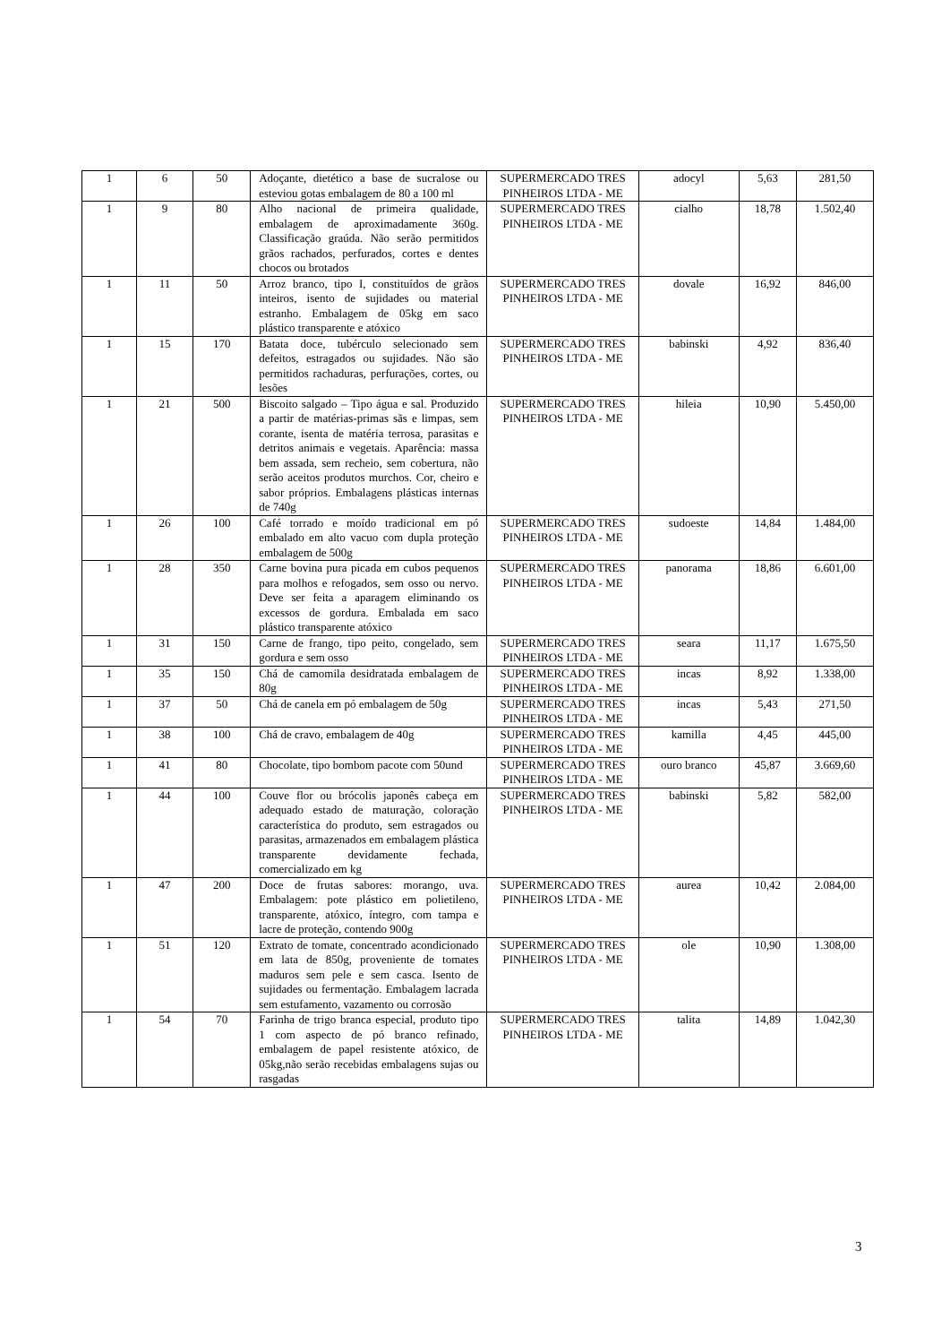| 1 | 6 | 50 | Adoçante, dietético a base de sucralose ou esteviou gotas embalagem de 80 a 100 ml | SUPERMERCADO TRES PINHEIROS LTDA - ME | adocyl | 5,63 | 281,50 |
| 1 | 9 | 80 | Alho nacional de primeira qualidade, embalagem de aproximadamente 360g. Classificação graúda. Não serão permitidos grãos rachados, perfurados, cortes e dentes chocos ou brotados | SUPERMERCADO TRES PINHEIROS LTDA - ME | cialho | 18,78 | 1.502,40 |
| 1 | 11 | 50 | Arroz branco, tipo I, constituídos de grãos inteiros, isento de sujidades ou material estranho. Embalagem de 05kg em saco plástico transparente e atóxico | SUPERMERCADO TRES PINHEIROS LTDA - ME | dovale | 16,92 | 846,00 |
| 1 | 15 | 170 | Batata doce, tubérculo selecionado sem defeitos, estragados ou sujidades. Não são permitidos rachaduras, perfurações, cortes, ou lesões | SUPERMERCADO TRES PINHEIROS LTDA - ME | babinski | 4,92 | 836,40 |
| 1 | 21 | 500 | Biscoito salgado – Tipo água e sal. Produzido a partir de matérias-primas sãs e limpas, sem corante, isenta de matéria terrosa, parasitas e detritos animais e vegetais. Aparência: massa bem assada, sem recheio, sem cobertura, não serão aceitos produtos murchos. Cor, cheiro e sabor próprios. Embalagens plásticas internas de 740g | SUPERMERCADO TRES PINHEIROS LTDA - ME | hileia | 10,90 | 5.450,00 |
| 1 | 26 | 100 | Café torrado e moído tradicional em pó embalado em alto vacuo com dupla proteção embalagem de 500g | SUPERMERCADO TRES PINHEIROS LTDA - ME | sudoeste | 14,84 | 1.484,00 |
| 1 | 28 | 350 | Carne bovina pura picada em cubos pequenos para molhos e refogados, sem osso ou nervo. Deve ser feita a aparagem eliminando os excessos de gordura. Embalada em saco plástico transparente atóxico | SUPERMERCADO TRES PINHEIROS LTDA - ME | panorama | 18,86 | 6.601,00 |
| 1 | 31 | 150 | Carne de frango, tipo peito, congelado, sem gordura e sem osso | SUPERMERCADO TRES PINHEIROS LTDA - ME | seara | 11,17 | 1.675,50 |
| 1 | 35 | 150 | Chá de camomila desidratada embalagem de 80g | SUPERMERCADO TRES PINHEIROS LTDA - ME | incas | 8,92 | 1.338,00 |
| 1 | 37 | 50 | Chá de canela em pó embalagem de 50g | SUPERMERCADO TRES PINHEIROS LTDA - ME | incas | 5,43 | 271,50 |
| 1 | 38 | 100 | Chá de cravo, embalagem de 40g | SUPERMERCADO TRES PINHEIROS LTDA - ME | kamilla | 4,45 | 445,00 |
| 1 | 41 | 80 | Chocolate, tipo bombom pacote com 50und | SUPERMERCADO TRES PINHEIROS LTDA - ME | ouro branco | 45,87 | 3.669,60 |
| 1 | 44 | 100 | Couve flor ou brócolis japonês cabeça em adequado estado de maturação, coloração característica do produto, sem estragados ou parasitas, armazenados em embalagem plástica transparente devidamente fechada, comercializado em kg | SUPERMERCADO TRES PINHEIROS LTDA - ME | babinski | 5,82 | 582,00 |
| 1 | 47 | 200 | Doce de frutas sabores: morango, uva. Embalagem: pote plástico em polietileno, transparente, atóxico, íntegro, com tampa e lacre de proteção, contendo 900g | SUPERMERCADO TRES PINHEIROS LTDA - ME | aurea | 10,42 | 2.084,00 |
| 1 | 51 | 120 | Extrato de tomate, concentrado acondicionado em lata de 850g, proveniente de tomates maduros sem pele e sem casca. Isento de sujidades ou fermentação. Embalagem lacrada sem estufamento, vazamento ou corrosão | SUPERMERCADO TRES PINHEIROS LTDA - ME | ole | 10,90 | 1.308,00 |
| 1 | 54 | 70 | Farinha de trigo branca especial, produto tipo 1 com aspecto de pó branco refinado, embalagem de papel resistente atóxico, de 05kg,não serão recebidas embalagens sujas ou rasgadas | SUPERMERCADO TRES PINHEIROS LTDA - ME | talita | 14,89 | 1.042,30 |
3